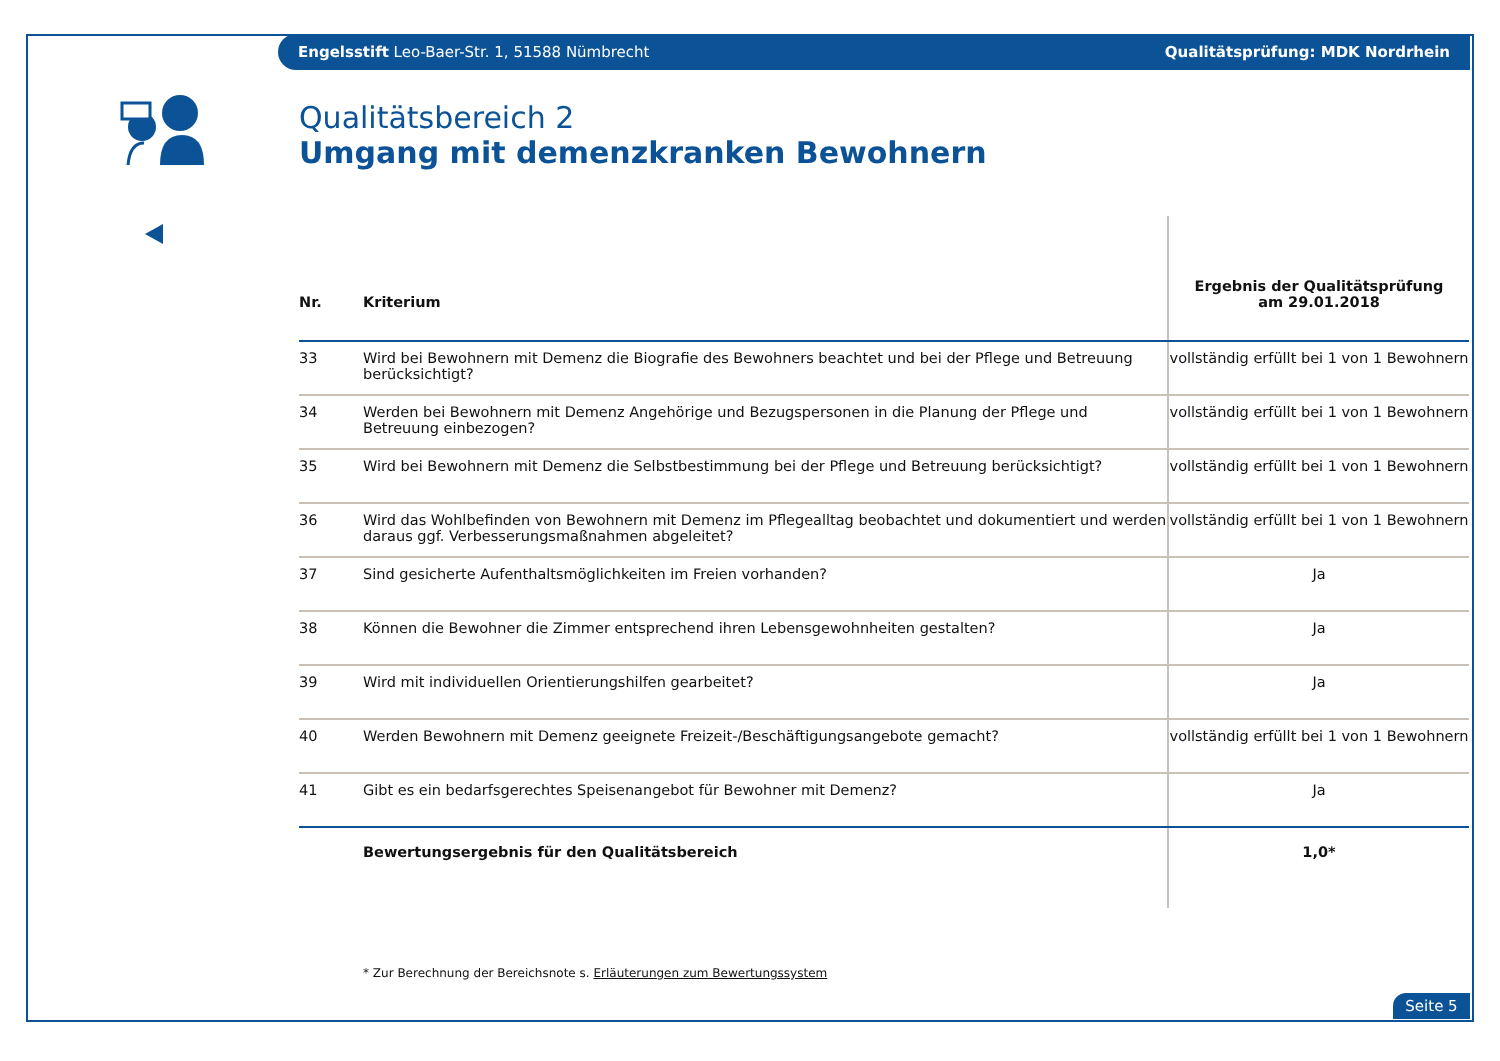Engelsstift Leo-Baer-Str. 1, 51588 Nümbrecht Qualitätsprüfung: MDK Nordrhein
Qualitätsbereich 2
Umgang mit demenzkranken Bewohnern
| Nr. | Kriterium | Ergebnis der Qualitätsprüfung am 29.01.2018 |
| --- | --- | --- |
| 33 | Wird bei Bewohnern mit Demenz die Biografie des Bewohners beachtet und bei der Pflege und Betreuung berücksichtigt? | vollständig erfüllt bei 1 von 1 Bewohnern |
| 34 | Werden bei Bewohnern mit Demenz Angehörige und Bezugspersonen in die Planung der Pflege und Betreuung einbezogen? | vollständig erfüllt bei 1 von 1 Bewohnern |
| 35 | Wird bei Bewohnern mit Demenz die Selbstbestimmung bei der Pflege und Betreuung berücksichtigt? | vollständig erfüllt bei 1 von 1 Bewohnern |
| 36 | Wird das Wohlbefinden von Bewohnern mit Demenz im Pflegealltag beobachtet und dokumentiert und werden daraus ggf. Verbesserungsmaßnahmen abgeleitet? | vollständig erfüllt bei 1 von 1 Bewohnern |
| 37 | Sind gesicherte Aufenthaltsmöglichkeiten im Freien vorhanden? | Ja |
| 38 | Können die Bewohner die Zimmer entsprechend ihren Lebensgewohnheiten gestalten? | Ja |
| 39 | Wird mit individuellen Orientierungshilfen gearbeitet? | Ja |
| 40 | Werden Bewohnern mit Demenz geeignete Freizeit-/Beschäftigungsangebote gemacht? | vollständig erfüllt bei 1 von 1 Bewohnern |
| 41 | Gibt es ein bedarfsgerechtes Speisenangebot für Bewohner mit Demenz? | Ja |
| | Bewertungsergebnis für den Qualitätsbereich | 1,0* |
* Zur Berechnung der Bereichsnote s. Erläuterungen zum Bewertungssystem
Seite 5